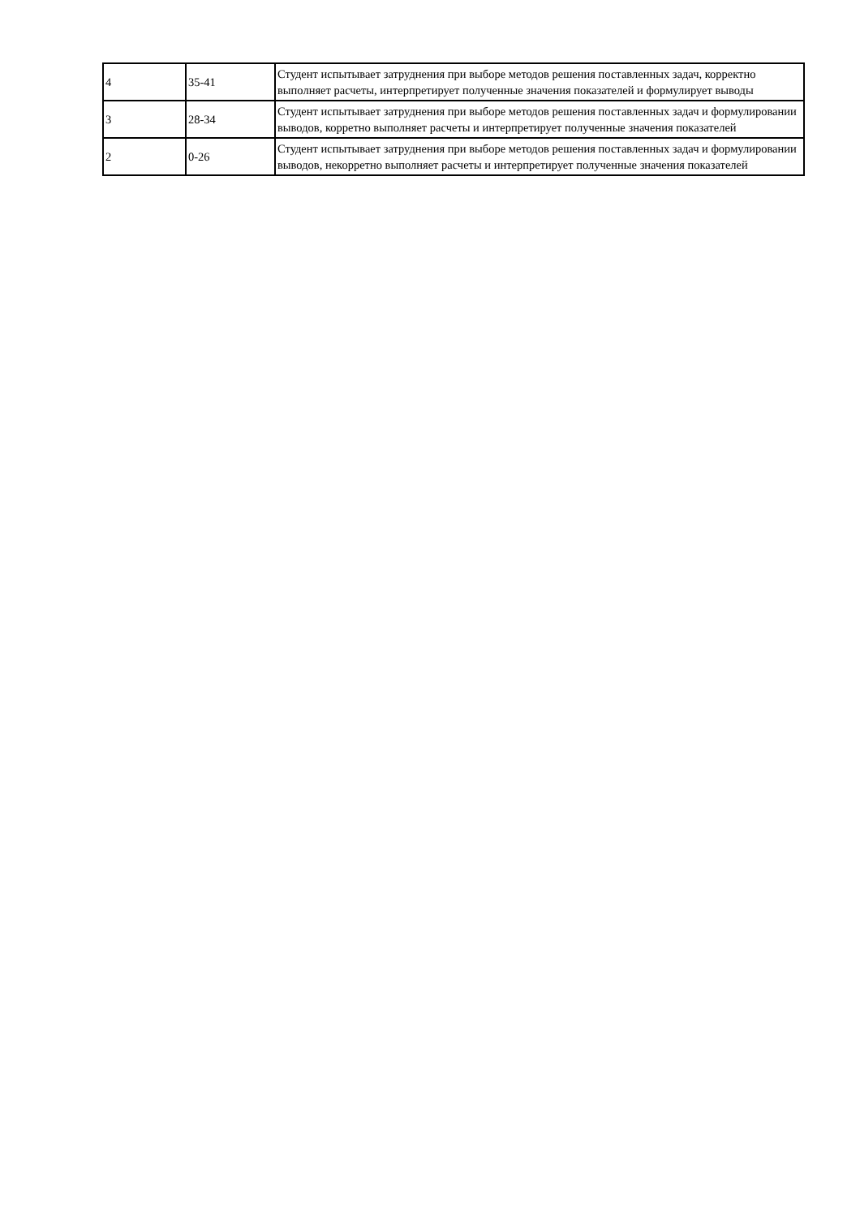| 4 | 35-41 | Студент испытывает затруднения при выборе методов решения поставленных задач, корректно выполняет расчеты, интерпретирует полученные значения показателей и формулирует выводы |
| 3 | 28-34 | Студент испытывает затруднения при выборе методов решения поставленных задач и формулировании выводов, корретно выполняет расчеты и интерпретирует полученные значения показателей |
| 2 | 0-26 | Студент испытывает затруднения при выборе методов решения поставленных задач и формулировании выводов, некорретно выполняет расчеты и интерпретирует полученные значения показателей |